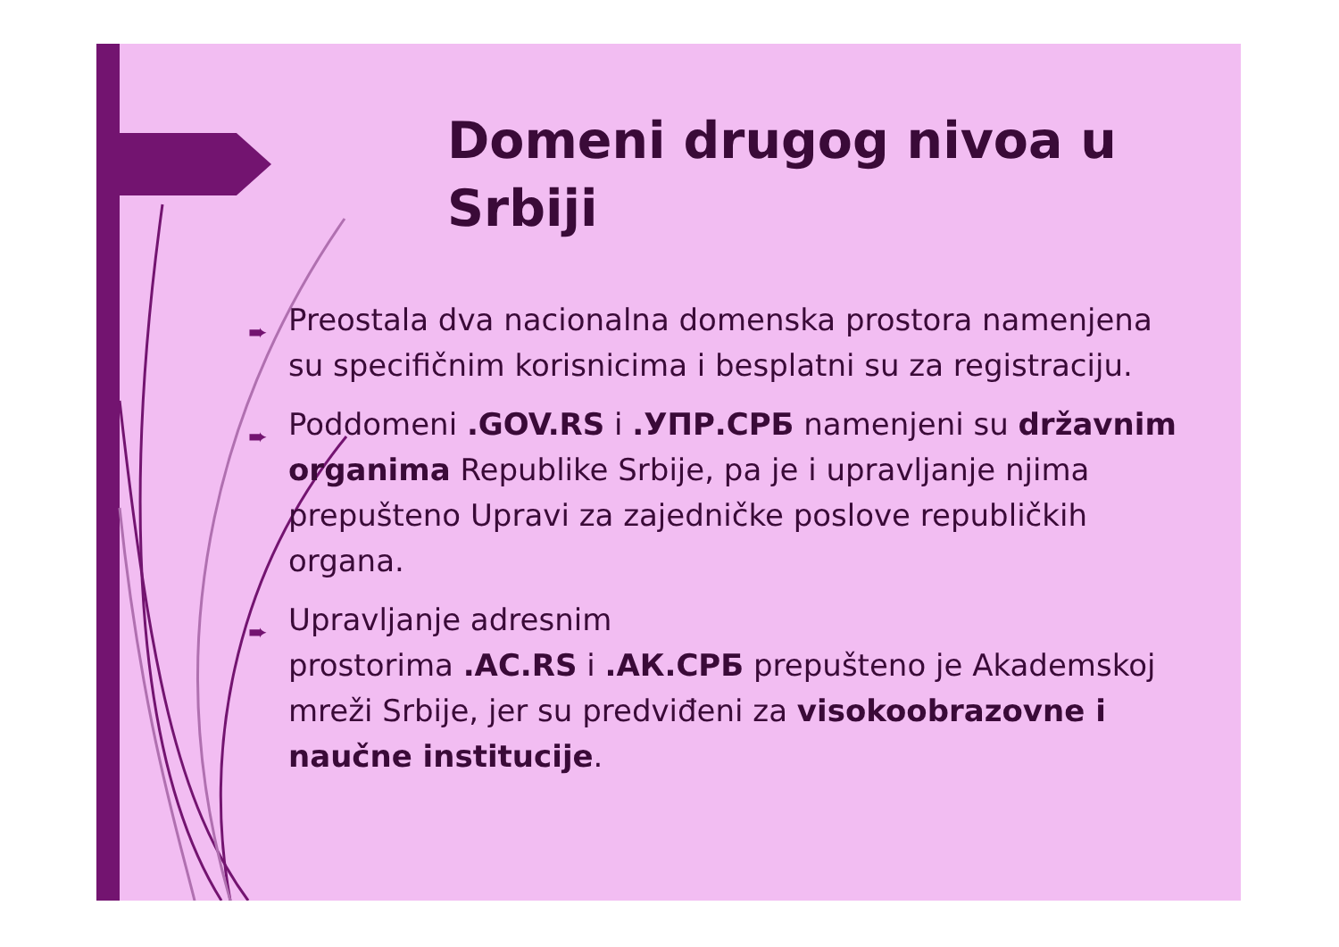Domeni drugog nivoa u Srbiji
➨ Preostala dva nacionalna domenska prostora namenjena su specifičnim korisnicima i besplatni su za registraciju.
➨ Poddomeni .GOV.RS i .УПР.СРБ namenjeni su državnim organima Republike Srbije, pa je i upravljanje njima prepušteno Upravi za zajedničke poslove republičkih organa.
➨ Upravljanje adresnim
prostorima .AC.RS i .АК.СРБ prepušteno je Akademskoj mreži Srbije, jer su predviđeni za visokoobrazovne i naučne institucije.